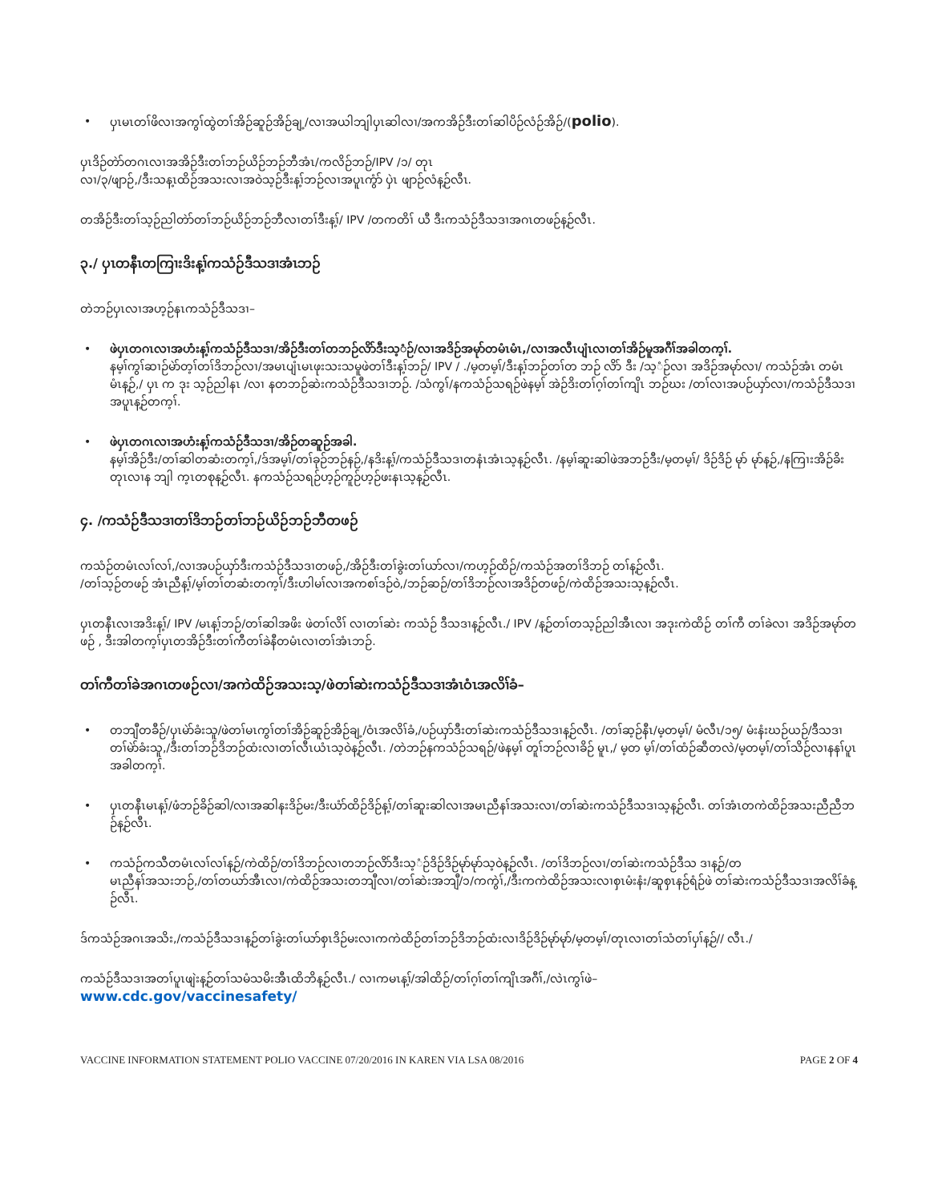• ပှၤမၤတၢ်ဖိလၢအကွၢ်ထွဲတၢ်အိဉ်ဆူဉ်အိဉ်ချ့/လၢအယါဘျါပှၤဆါလၢ/အကအိဉ်ဒီးတၢ်ဆါပိဉ်လံဉ်အိဉ်/(polio).
ပှၤဒိဉ်တဲာ်တဂၤလၢအအိဉ်ဒီးတၢ်ဘဉ်ယိဉ်ဘဉ်ဘီအံၤ/ကလိဉ်ဘဉ်/IPV /၁/ တုၤ
လၢ/၃/ဖျာဉ်,/ဒီးသန့ၤထိဉ်အသးလၢအဝဲသ့ဉ်ဒီးန့ၢ်ဘဉ်လၢအပူၤကွံာ် ပှဲၤ ဖျာဉ်လံန့ဉ်လီၤ.
တအိဉ်ဒီးတၢ်သ့ဉ်ညါတဲာ်တၢ်ဘဉ်ယိဉ်ဘဉ်ဘီလၢတၢ်ဒီးန့ၢ်/ IPV /တကတိၢ် ယီ ဒီးကသံဉ်ဒီသဒၢအဂၤတဖဉ်န့ဉ်လီၤ.
၃./ ပှၤတနီၤတကြၢးဒိးန့ၢ်ကသံဉ်ဒီသဒၢအံၤဘဉ်
တဲဘဉ်ပှၤလၢအဟ့ဉ်နၤကသံဉ်ဒီသဒၢ–
• ဖဲပှၤတဂၤလၢအဟံးန့ၢ်ကသံဉ်ဒီသဒၢ/အိဉ်ဒီးတၢ်တဘဉ်လိာ်ဒီးသ့ံဉ်/လၢအဒိဉ်အမုာ်တမံၤမံၤ,/လၢအလီၤပျံၤလၢတၢ်အိဉ်မူအဂီၢ်အခါတက့ၢ်.
နမ့ၢ်ကွၢ်ဆၢဉ်မဲာ်တ့ၢ်တၢ်ဒိဘဉ်လၢ/အမၤပျံၤမၤဖုးသးသမူဖဲတၢ်ဒီးန့ၢ်ဘဉ်/ IPV / ./မ့တမ့ၢ်/ဒီးန့ၢ်ဘဉ်တၢ်တ ဘဉ် လိာ် ဒီး /သ့ံဉ်လၢ အဒိဉ်အမုာ်လၢ/ ကသံဉ်အံၤ တမံၤ မံၤန့ဉ်,/ ပှၤ က ဒုး သ့ဉ်ညါနၤ /လၢ နတဘဉ်ဆဲးကသံဉ်ဒီသဒၢဘဉ်. /သံကွၢ်/နကသံဉ်သရဉ်ဖဲနမ့ၢ် အဲဉ်ဒိးတၢ်ဂ့ၢ်တၢ်ကျိၤ ဘဉ်ဃး /တၢ်လၢအပဉ်ယှာ်လၢ/ကသံဉ်ဒီသဒၢအပူၤန့ဉ်တက့ၢ်.
• ဖဲပှၤတဂၤလၢအဟံးန့ၢ်ကသံဉ်ဒီသဒၢ/အိဉ်တဆူဉ်အခါ.
နမ့ၢ်အိဉ်ဒီး/တၢ်ဆါတဆံးတက့ၢ်,/ဒ်အမ့ၢ်/တၢ်ခုဉ်ဘဉ်နဉ်,/နဒိးန့ၢ်/ကသံဉ်ဒီသဒၢတနံၤအံၤသ့န့ဉ်လီၤ. /နမ့ၢ်ဆူးဆါဖဲအဘဉ်ဒီး/မ့တမ့ၢ်/ ဒိဉ်ဒိဉ် မုာ် မုာ်န့ဉ်,/နကြၢးအိဉ်ခိးတုၤလၢန ဘျါ က့ၤတစုန့ဉ်လီၤ. နကသံဉ်သရဉ်ဟ့ဉ်ကူဉ်ဟ့ဉ်ဖးနၤသ့န့ဉ်လီၤ.
၄. /ကသံဉ်ဒီသဒၢတၢ်ဒိဘဉ်တၢ်ဘဉ်ယိဉ်ဘဉ်ဘီတဖဉ်
ကသံဉ်တမံၤလၢ်လၢ်,/လၢအပဉ်ယှာ်ဒီးကသံဉ်ဒီသဒၢတဖဉ်,/အိဉ်ဒီးတၢ်ခွဲးတၢ်ယာ်လၢ/ကဟ့ဉ်ထိဉ်/ကသံဉ်အတၢ်ဒိဘဉ် တၢ်န့ဉ်လီၤ.
/တၢ်သ့ဉ်တဖဉ် အံၤညီန့ၢ်/မ့ၢ်တၢ်တဆံးတက့ၢ်/ဒီးဟါမၢ်လၢအကစၢ်ဒဉ်ဝဲ,/ဘဉ်ဆဉ်/တၢ်ဒိဘဉ်လၢအဒိဉ်တဖဉ်/ကဲထိဉ်အသးသ့န့ဉ်လီၤ.
ပှၤတနီၤလၢအဒိးန့ၢ်/ IPV /မၤန့ၢ်ဘဉ်/တၢ်ဆါအဖိး ဖဲတၢ်လိၢ် လၢတၢ်ဆဲး ကသံဉ် ဒီသဒၢန့ဉ်လီၤ./ IPV /န့ဉ်တၢ်တသ့ဉ်ညါအီၤလၢ အဒုးကဲထိဉ် တၢ်ကီ တၢ်ခဲလၢ အဒိဉ်အမုာ်တ ဖဉ် , ဒီးအါတက့ၢ်ပှၤတအိဉ်ဒီးတၢ်ကီတၢ်ခဲနီတမံၤလၢတၢ်အံၤဘဉ်.
တၢ်ကီတၢ်ခဲအဂၤတဖဉ်လၢ/အကဲထိဉ်အသးသ့/ဖဲတၢ်ဆဲးကသံဉ်ဒီသဒၢအံၤဝံၤအလိၢ်ခံ–
• တဘျီတခီဉ်/ပှၤမဲာ်ခံးသူ/ဖဲတၢ်မၤကွၢ်တၢ်အိဉ်ဆူဉ်အိဉ်ချ့/ဝံၤအလိၢ်ခံ,/ပဉ်ယှာ်ဒီးတၢ်ဆဲးကသံဉ်ဒီသဒၢန့ဉ်လီၤ. /တၢ်ဆ့ဉ်နီၤ/မ့တမ့ၢ်/ မံလီၤ/၁၅/ မံးနံးဃဉ်ယဉ်/ဒီသဒၢတၢ်မဲာ်ခံးသူ,/ဒီးတၢ်ဘဉ်ဒိဘဉ်ထံးလၢတၢ်လီၤယံၤသ့ဝဲန့ဉ်လီၤ. /တဲဘဉ်နကသံဉ်သရဉ်/ဖဲနမ့ၢ် တူၢ်ဘဉ်လၢခိဉ် မူၤ,/ မ့တ မ့ၢ်/တၢ်ထံဉ်ဆီတလဲ/မ့တမ့ၢ်/တၢ်သိဉ်လၢနနၢ်ပူၤအခါတက့ၢ်.
• ပှၤတနီၤမၤန့ၢ်/ဖံဘဉ်ခိဉ်ဆါ/လၢအဆါနးဒိဉ်မး/ဒီးယံာ်ထိဉ်ဒိဉ်န့ၢ်/တၢ်ဆူးဆါလၢအမၤညီနၢ်အသးလၢ/တၢ်ဆဲးကသံဉ်ဒီသဒၢသ့န့ဉ်လီၤ. တၢ်အံၤတကဲထိဉ်အသးညီညီဘဉ်န့ဉ်လီၤ.
• ကသံဉ်ကသီတမံၤလၢ်လၢ်န့ဉ်/ကဲထိဉ်/တၢ်ဒိဘဉ်လၢတဘဉ်လိာ်ဒီးသ့ံဉ်ဒိဉ်ဒိဉ်မုာ်မုာ်သ့ဝဲန့ဉ်လီၤ. /တၢ်ဒိဘဉ်လၢ/တၢ်ဆဲးကသံဉ်ဒီသ ဒၢန့ဉ်/တ
မၤညီနၢ်အသးဘဉ်,/တၢ်တယာ်အီၤလၢ/ကဲထိဉ်အသးတဘျီလၢ/တၢ်ဆဲးအဘျီ/၁/ကကွဲၢ်,/ဒီးကကဲထိဉ်အသးလၢစှၤမံးနံး/ဆူစှၤနဉ်ရံဉ်ဖဲ တၢ်ဆဲးကသံဉ်ဒီသဒၢအလိၢ်ခံန့ဉ်လီၤ.
ဒ်ကသံဉ်အဂၤအသိး,/ကသံဉ်ဒီသဒၢန့ဉ်တၢ်ခွဲးတၢ်ယာ်စှၤဒိဉ်မးလၢကကဲထိဉ်တၢ်ဘဉ်ဒိဘဉ်ထံးလၢဒိဉ်ဒိဉ်မုာ်မုာ်/မ့တမ့ၢ်/တုၤလၢတၢ်သံတၢ်ပှၢ်န့ဉ်// လီၤ./
ကသံဉ်ဒီသဒၢအတၢ်ပူၤဖျဲးန့ဉ်တၢ်သမံသမိးအီၤထိဘိန့ဉ်လီၤ./ လၢကမၤန့ၢ်/အါထိဉ်/တၢ်ဂ့ၢ်တၢ်ကျိၤအဂီၢ်,/လဲၤကွၢ်ဖဲ–
www.cdc.gov/vaccinesafety/
VACCINE INFORMATION STATEMENT POLIO VACCINE 07/20/2016 IN KAREN VIA LSA 08/2016 PAGE 2 OF 4